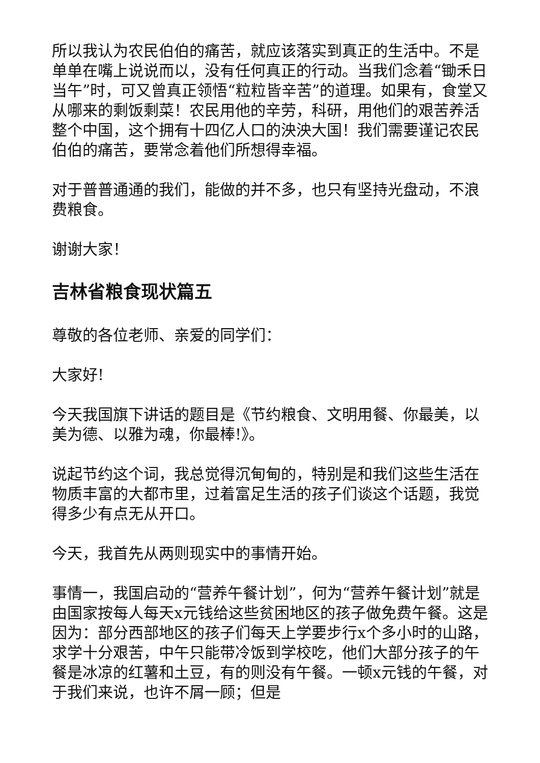所以我认为农民伯伯的痛苦，就应该落实到真正的生活中。不是单单在嘴上说说而以，没有任何真正的行动。当我们念着“锄禾日当午”时，可又曾真正领悟“粒粒皆辛苦”的道理。如果有，食堂又从哪来的剩饭剩菜！农民用他的辛劳，科研，用他们的艰苦养活整个中国，这个拥有十四亿人口的泱泱大国！我们需要谨记农民伯伯的痛苦，要常念着他们所想得幸福。
对于普普通通的我们，能做的并不多，也只有坚持光盘动，不浪费粮食。
谢谢大家！
吉林省粮食现状篇五
尊敬的各位老师、亲爱的同学们：
大家好!
今天我国旗下讲话的题目是《节约粮食、文明用餐、你最美，以美为德、以雅为魂，你最棒!》。
说起节约这个词，我总觉得沉甸甸的，特别是和我们这些生活在物质丰富的大都市里，过着富足生活的孩子们谈这个话题，我觉得多少有点无从开口。
今天，我首先从两则现实中的事情开始。
事情一，我国启动的“营养午餐计划”，何为“营养午餐计划”就是由国家按每人每天x元钱给这些贫困地区的孩子做免费午餐。这是因为：部分西部地区的孩子们每天上学要步行x个多小时的山路，求学十分艰苦，中午只能带冷饭到学校吃，他们大部分孩子的午餐是冰凉的红薯和土豆，有的则没有午餐。一顿x元钱的午餐，对于我们来说，也许不屑一顾；但是